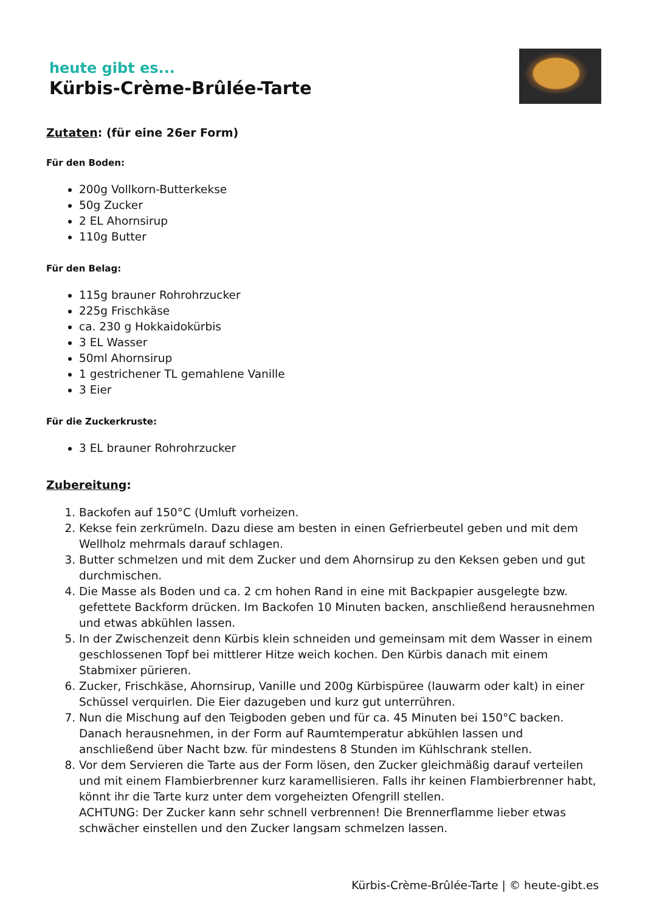heute gibt es...
Kürbis-Crème-Brûlée-Tarte
Zutaten: (für eine 26er Form)
Für den Boden:
200g Vollkorn-Butterkekse
50g Zucker
2 EL Ahornsirup
110g Butter
Für den Belag:
115g brauner Rohrohrzucker
225g Frischkäse
ca. 230 g Hokkaidokürbis
3 EL Wasser
50ml Ahornsirup
1 gestrichener TL gemahlene Vanille
3 Eier
Für die Zuckerkruste:
3 EL brauner Rohrohrzucker
Zubereitung:
1. Backofen auf 150°C (Umluft vorheizen.
2. Kekse fein zerkrümeln. Dazu diese am besten in einen Gefrierbeutel geben und mit dem Wellholz mehrmals darauf schlagen.
3. Butter schmelzen und mit dem Zucker und dem Ahornsirup zu den Keksen geben und gut durchmischen.
4. Die Masse als Boden und ca. 2 cm hohen Rand in eine mit Backpapier ausgelegte bzw. gefettete Backform drücken. Im Backofen 10 Minuten backen, anschließend herausnehmen und etwas abkühlen lassen.
5. In der Zwischenzeit denn Kürbis klein schneiden und gemeinsam mit dem Wasser in einem geschlossenen Topf bei mittlerer Hitze weich kochen. Den Kürbis danach mit einem Stabmixer pürieren.
6. Zucker, Frischkäse, Ahornsirup, Vanille und 200g Kürbispüree (lauwarm oder kalt) in einer Schüssel verquirlen. Die Eier dazugeben und kurz gut unterrühren.
7. Nun die Mischung auf den Teigboden geben und für ca. 45 Minuten bei 150°C backen. Danach herausnehmen, in der Form auf Raumtemperatur abkühlen lassen und anschließend über Nacht bzw. für mindestens 8 Stunden im Kühlschrank stellen.
8. Vor dem Servieren die Tarte aus der Form lösen, den Zucker gleichmäßig darauf verteilen und mit einem Flambierbrenner kurz karamellisieren. Falls ihr keinen Flambierbrenner habt, könnt ihr die Tarte kurz unter dem vorgeheizten Ofengrill stellen.
ACHTUNG: Der Zucker kann sehr schnell verbrennen! Die Brennerflamme lieber etwas schwächer einstellen und den Zucker langsam schmelzen lassen.
Kürbis-Crème-Brûlée-Tarte | © heute-gibt.es